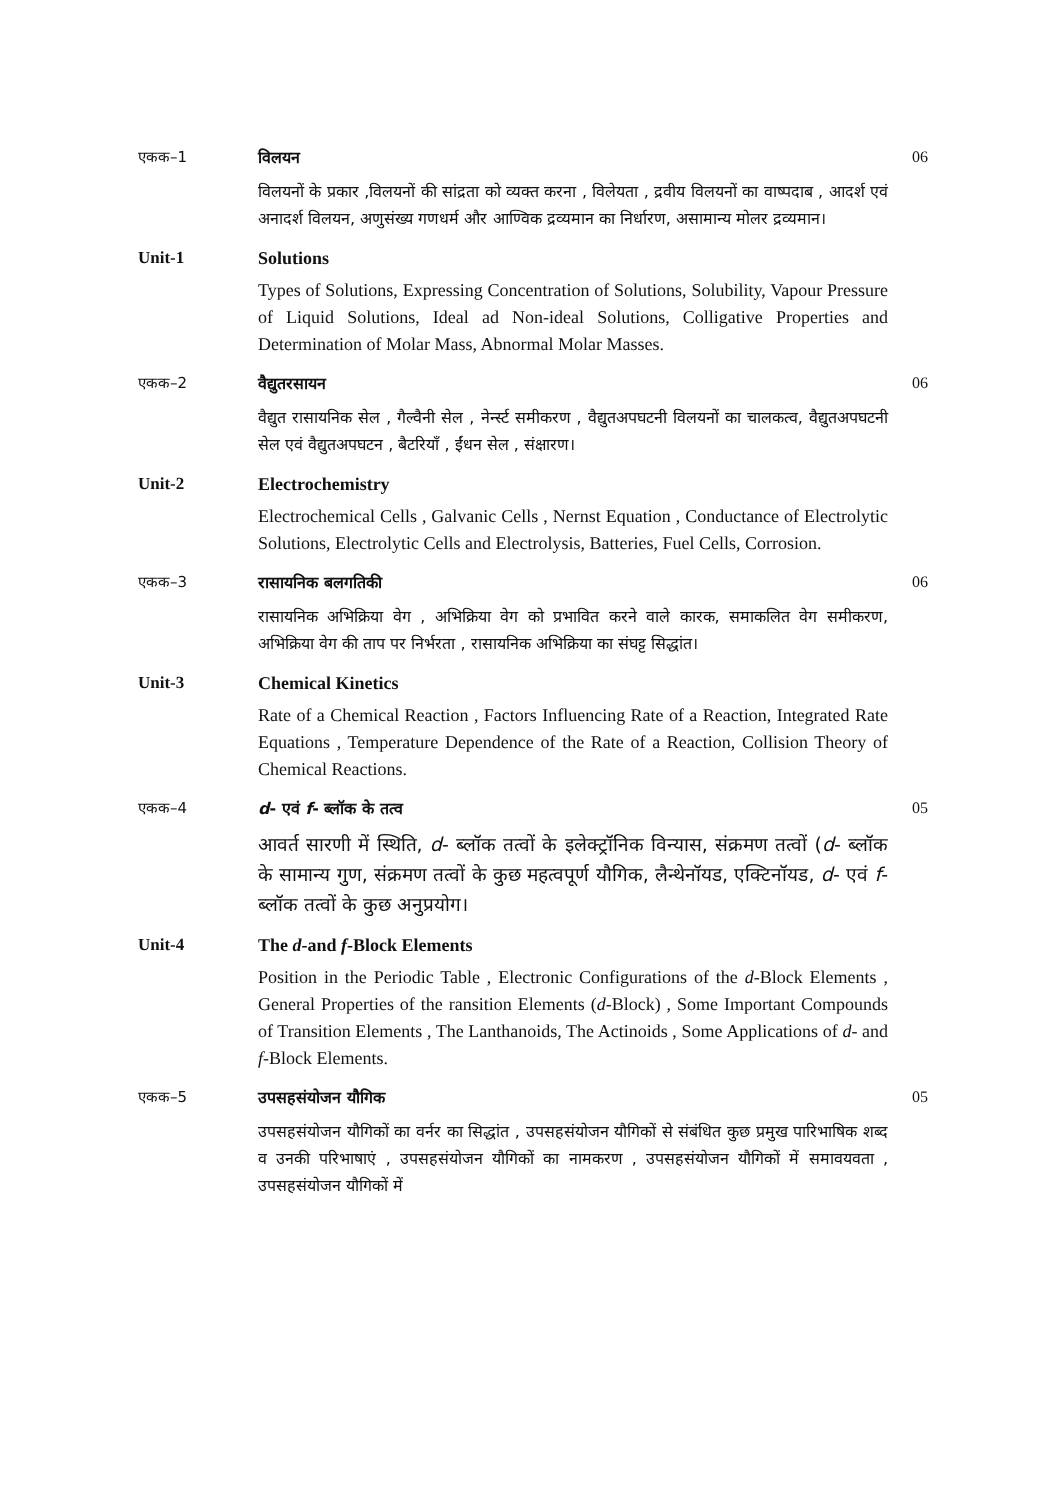एकक–1 विलयन
विलयनों के प्रकार ,विलयनों की सांद्रता को व्यक्त करना , विलेयता , द्रवीय विलयनों का वाष्पदाब , आदर्श एवं अनादर्श विलयन, अणुसंख्य गणधर्म और आण्विक द्रव्यमान का निर्धारण, असामान्य मोलर द्रव्यमान।
06
Unit-1 Solutions
Types of Solutions, Expressing Concentration of Solutions, Solubility, Vapour Pressure of Liquid Solutions, Ideal ad Non-ideal Solutions, Colligative Properties and Determination of Molar Mass, Abnormal Molar Masses.
एकक–2 वैद्युतरसायन
वैद्युत रासायनिक सेल , गैल्वैनी सेल , नेर्न्स्ट समीकरण , वैद्युतअपघटनी विलयनों का चालकत्व, वैद्युतअपघटनी सेल एवं वैद्युतअपघटन , बैटरियाँ , ईंधन सेल , संक्षारण।
06
Unit-2 Electrochemistry
Electrochemical Cells , Galvanic Cells , Nernst Equation , Conductance of Electrolytic Solutions, Electrolytic Cells and Electrolysis, Batteries, Fuel Cells, Corrosion.
एकक–3 रासायनिक बलगतिकी
रासायनिक अभिक्रिया वेग , अभिक्रिया वेग को प्रभावित करने वाले कारक, समाकलित वेग समीकरण, अभिक्रिया वेग की ताप पर निर्भरता , रासायनिक अभिक्रिया का संघट्ट सिद्धांत।
06
Unit-3 Chemical Kinetics
Rate of a Chemical Reaction , Factors Influencing Rate of a Reaction, Integrated Rate Equations , Temperature Dependence of the Rate of a Reaction, Collision Theory of Chemical Reactions.
एकक–4 d- एवं f- ब्लॉक के तत्व
आवर्त सारणी में स्थिति, d- ब्लॉक तत्वों के इलेक्ट्रॉनिक विन्यास, संक्रमण तत्वों (d- ब्लॉक के सामान्य गुण, संक्रमण तत्वों के कुछ महत्वपूर्ण यौगिक, लैन्थेनॉयड, एक्टिनॉयड, d- एवं f- ब्लॉक तत्वों के कुछ अनुप्रयोग।
05
Unit-4 The d-and f-Block Elements
Position in the Periodic Table , Electronic Configurations of the d-Block Elements , General Properties of the ransition Elements (d-Block) , Some Important Compounds of Transition Elements , The Lanthanoids, The Actinoids , Some Applications of d- and f-Block Elements.
एकक–5 उपसहसंयोजन यौगिक
उपसहसंयोजन यौगिकों का वर्नर का सिद्धांत , उपसहसंयोजन यौगिकों से संबंधित कुछ प्रमुख पारिभाषिक शब्द व उनकी परिभाषाएं , उपसहसंयोजन यौगिकों का नामकरण , उपसहसंयोजन यौगिकों में समावयवता , उपसहसंयोजन यौगिकों में
05